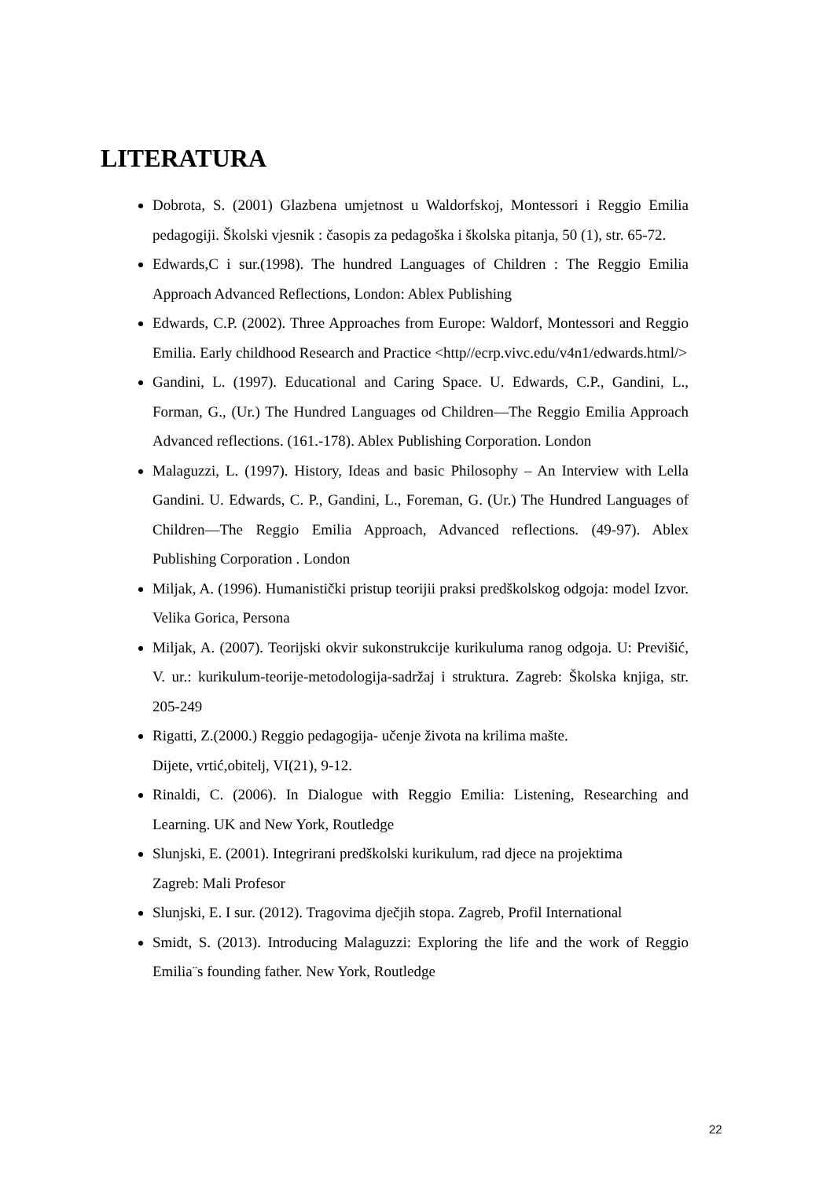LITERATURA
Dobrota, S. (2001) Glazbena umjetnost u Waldorfskoj, Montessori i Reggio Emilia pedagogiji. Školski vjesnik : časopis za pedagoška i školska pitanja, 50 (1), str. 65-72.
Edwards,C i sur.(1998). The hundred Languages of Children : The Reggio Emilia Approach Advanced Reflections, London: Ablex Publishing
Edwards, C.P. (2002). Three Approaches from Europe: Waldorf, Montessori and Reggio Emilia. Early childhood Research and Practice <http//ecrp.vivc.edu/v4n1/edwards.html/>
Gandini, L. (1997). Educational and Caring Space. U. Edwards, C.P., Gandini, L., Forman, G., (Ur.) The Hundred Languages od Children—The Reggio Emilia Approach Advanced reflections. (161.-178). Ablex Publishing Corporation. London
Malaguzzi, L. (1997). History, Ideas and basic Philosophy – An Interview with Lella Gandini. U. Edwards, C. P., Gandini, L., Foreman, G. (Ur.) The Hundred Languages of Children—The Reggio Emilia Approach, Advanced reflections. (49-97). Ablex Publishing Corporation . London
Miljak, A. (1996). Humanistički pristup teorijii praksi predškolskog odgoja: model Izvor. Velika Gorica, Persona
Miljak, A. (2007). Teorijski okvir sukonstrukcije kurikuluma ranog odgoja. U: Previšić, V. ur.: kurikulum-teorije-metodologija-sadržaj i struktura. Zagreb: Školska knjiga, str. 205-249
Rigatti, Z.(2000.) Reggio pedagogija- učenje života na krilima mašte.
Dijete, vrtić,obitelj, VI(21), 9-12.
Rinaldi, C. (2006). In Dialogue with Reggio Emilia: Listening, Researching and Learning. UK and New York, Routledge
Slunjski, E. (2001). Integrirani predškolski kurikulum, rad djece na projektima
Zagreb: Mali Profesor
Slunjski, E. I sur. (2012). Tragovima dječjih stopa. Zagreb, Profil International
Smidt, S. (2013). Introducing Malaguzzi: Exploring the life and the work of Reggio Emilia¨s founding father. New York, Routledge
22